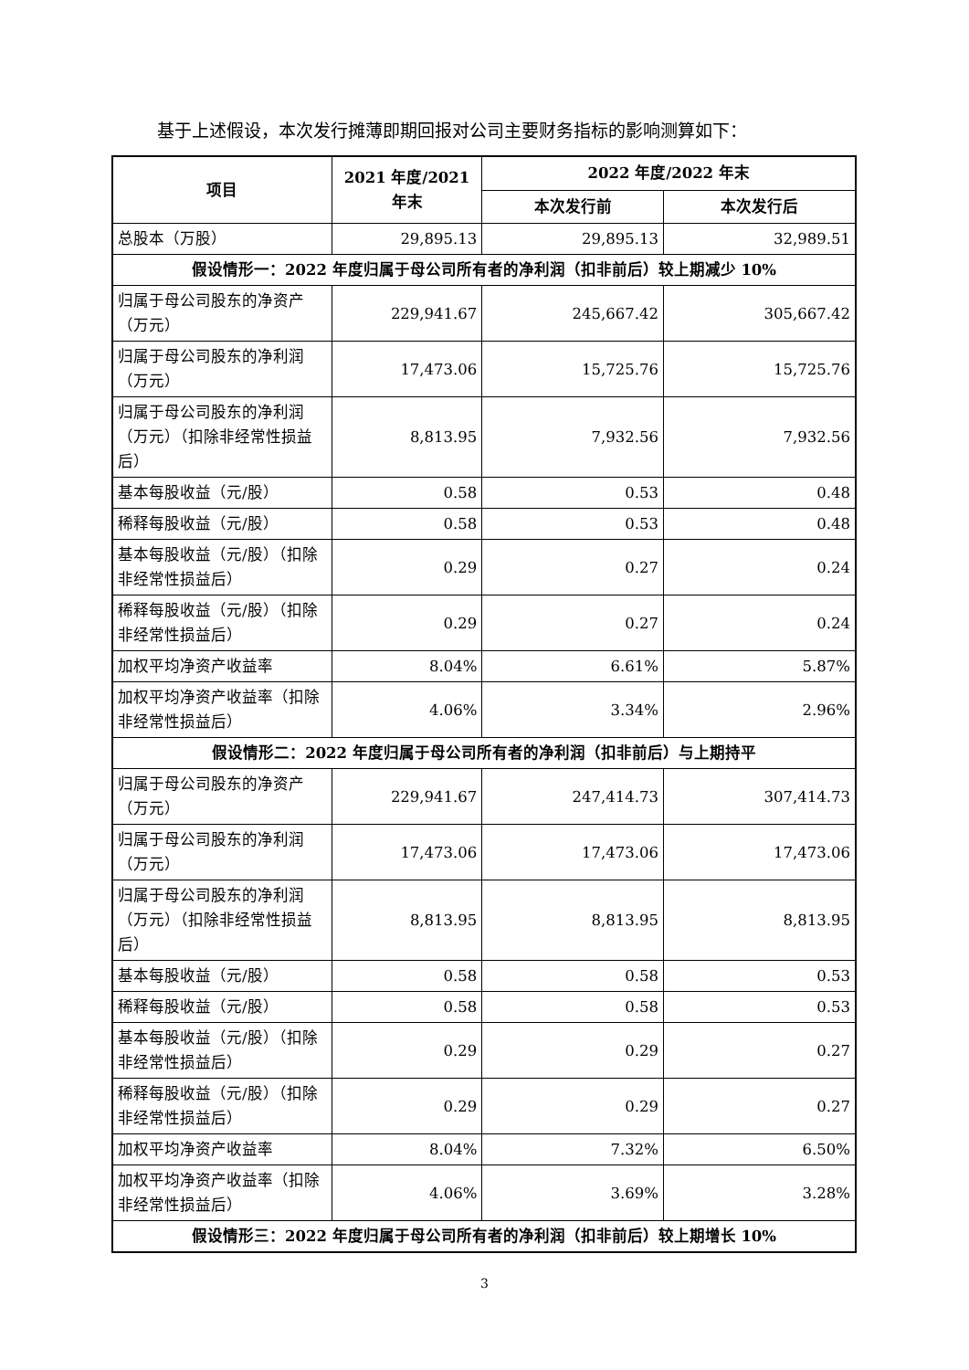基于上述假设，本次发行摊薄即期回报对公司主要财务指标的影响测算如下：
| 项目 | 2021 年度/2021 年末 | 2022 年度/2022 年末 | |
| --- | --- | --- | --- |
| | | 本次发行前 | 本次发行后 |
| 总股本（万股） | 29,895.13 | 29,895.13 | 32,989.51 |
| 假设情形一：2022 年度归属于母公司所有者的净利润（扣非前后）较上期减少 10% | | | |
| 归属于母公司股东的净资产（万元） | 229,941.67 | 245,667.42 | 305,667.42 |
| 归属于母公司股东的净利润（万元） | 17,473.06 | 15,725.76 | 15,725.76 |
| 归属于母公司股东的净利润（万元）（扣除非经常性损益后） | 8,813.95 | 7,932.56 | 7,932.56 |
| 基本每股收益（元/股） | 0.58 | 0.53 | 0.48 |
| 稀释每股收益（元/股） | 0.58 | 0.53 | 0.48 |
| 基本每股收益（元/股）（扣除非经常性损益后） | 0.29 | 0.27 | 0.24 |
| 稀释每股收益（元/股）（扣除非经常性损益后） | 0.29 | 0.27 | 0.24 |
| 加权平均净资产收益率 | 8.04% | 6.61% | 5.87% |
| 加权平均净资产收益率（扣除非经常性损益后） | 4.06% | 3.34% | 2.96% |
| 假设情形二：2022 年度归属于母公司所有者的净利润（扣非前后）与上期持平 | | | |
| 归属于母公司股东的净资产（万元） | 229,941.67 | 247,414.73 | 307,414.73 |
| 归属于母公司股东的净利润（万元） | 17,473.06 | 17,473.06 | 17,473.06 |
| 归属于母公司股东的净利润（万元）（扣除非经常性损益后） | 8,813.95 | 8,813.95 | 8,813.95 |
| 基本每股收益（元/股） | 0.58 | 0.58 | 0.53 |
| 稀释每股收益（元/股） | 0.58 | 0.58 | 0.53 |
| 基本每股收益（元/股）（扣除非经常性损益后） | 0.29 | 0.29 | 0.27 |
| 稀释每股收益（元/股）（扣除非经常性损益后） | 0.29 | 0.29 | 0.27 |
| 加权平均净资产收益率 | 8.04% | 7.32% | 6.50% |
| 加权平均净资产收益率（扣除非经常性损益后） | 4.06% | 3.69% | 3.28% |
| 假设情形三：2022 年度归属于母公司所有者的净利润（扣非前后）较上期增长 10% | | | |
3